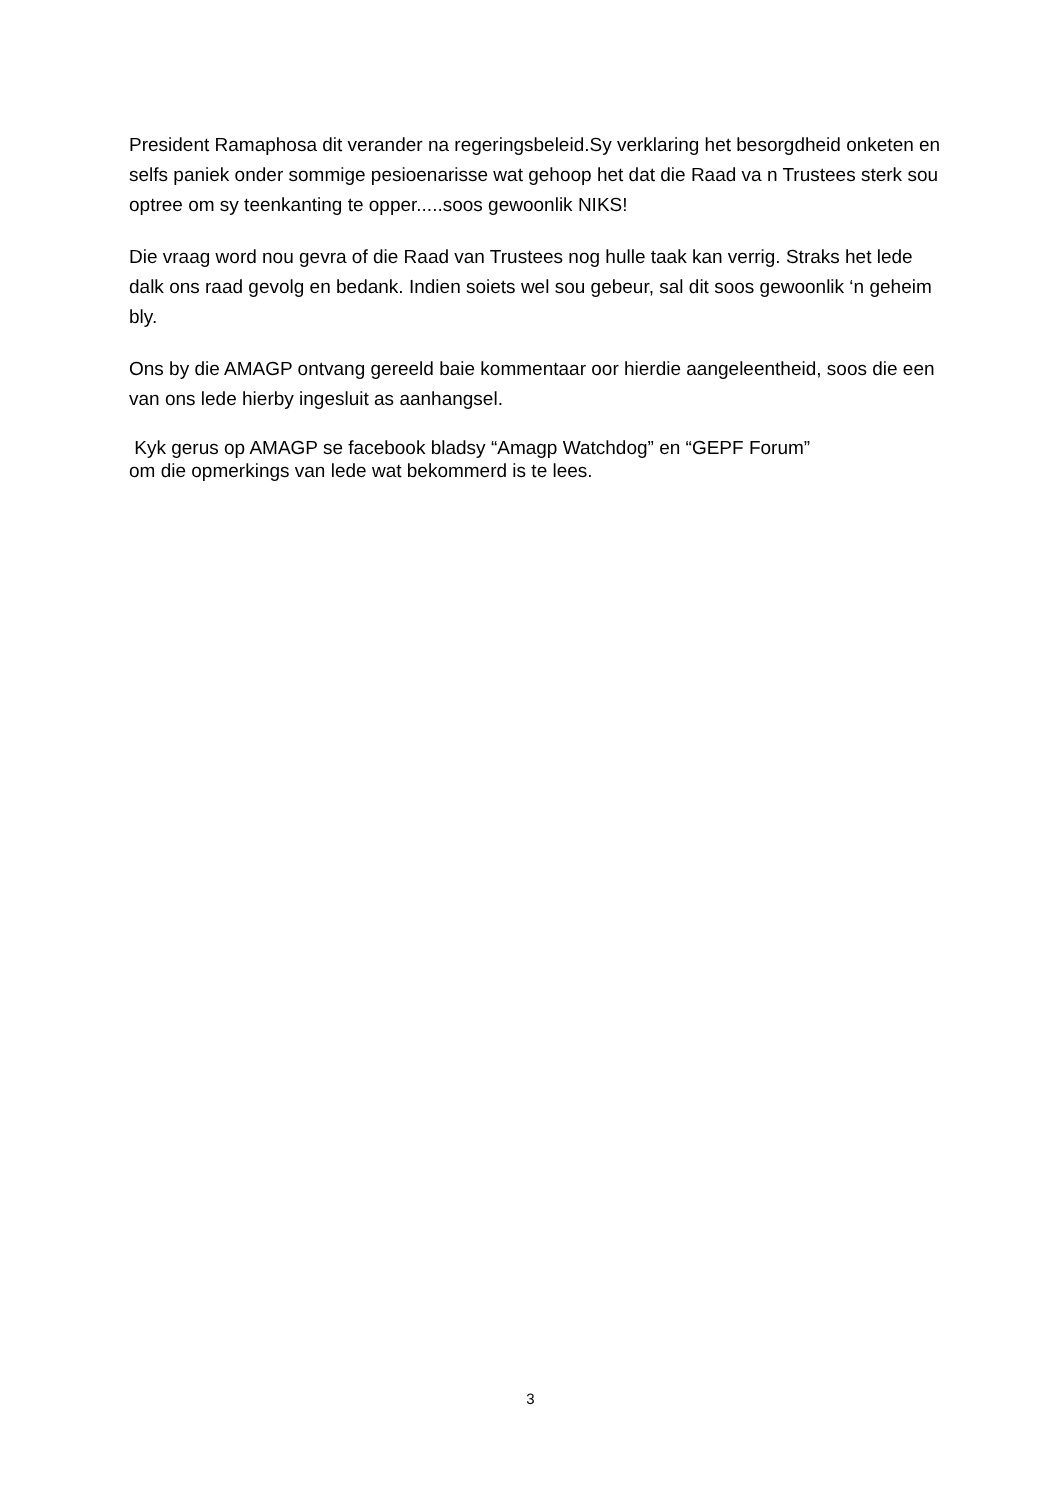President Ramaphosa dit verander na regeringsbeleid.Sy verklaring het besorgdheid onketen en selfs paniek onder sommige pesioenarisse wat gehoop het dat die Raad va n Trustees sterk sou optree om sy teenkanting te opper.....soos gewoonlik NIKS!
Die vraag word nou gevra of die Raad van Trustees nog hulle taak kan verrig. Straks het lede dalk ons raad gevolg en bedank. Indien soiets wel sou gebeur, sal dit soos gewoonlik ‘n geheim bly.
Ons by die AMAGP ontvang gereeld baie kommentaar oor hierdie aangeleentheid, soos die een van ons lede hierby ingesluit as aanhangsel.
Kyk gerus op AMAGP se facebook bladsy “Amagp Watchdog” en “GEPF Forum”
om die opmerkings van lede wat bekommerd is te lees.
3